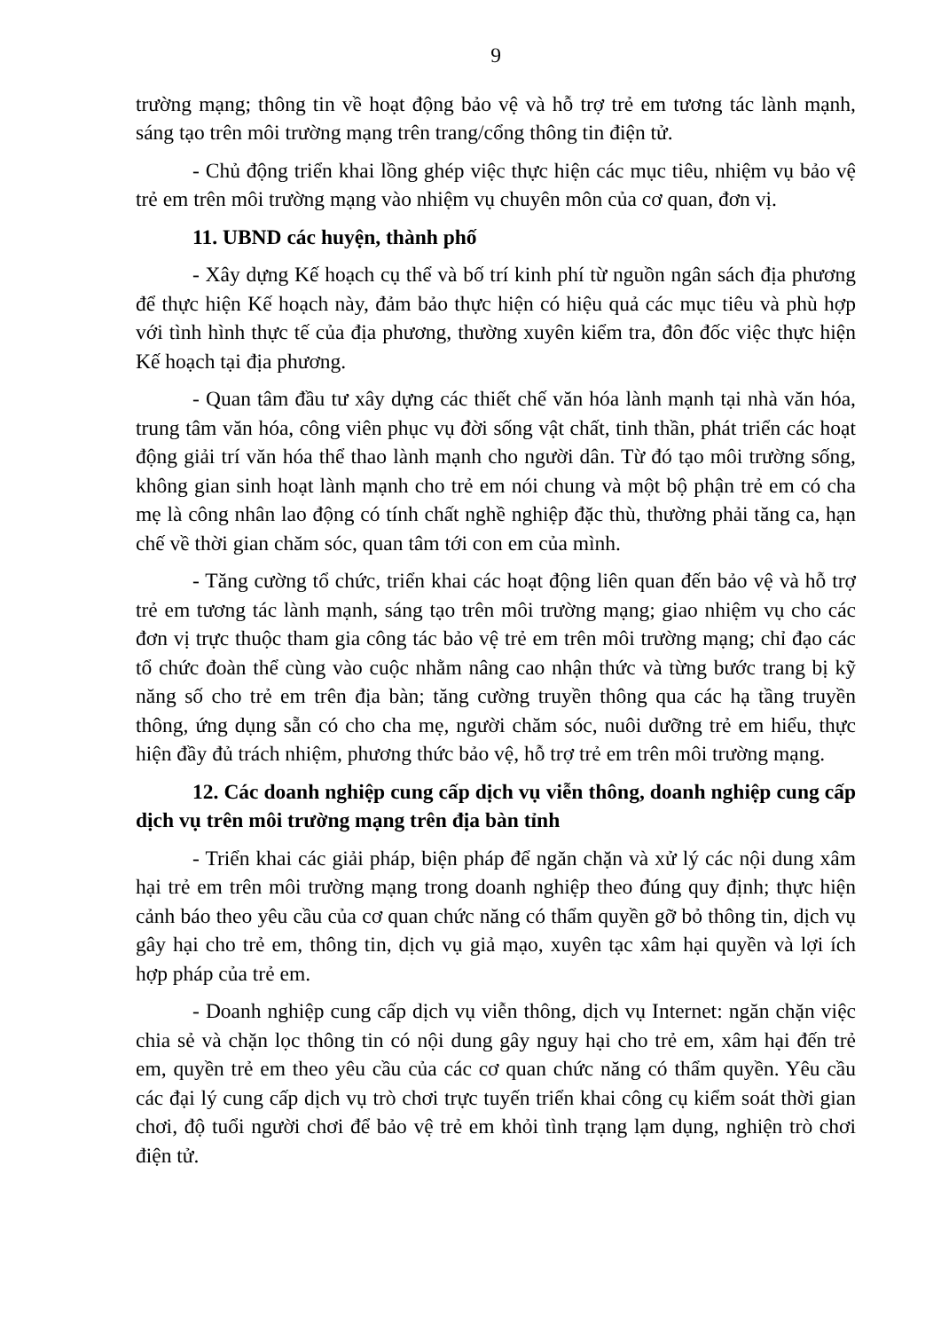9
trường mạng; thông tin về hoạt động bảo vệ và hỗ trợ trẻ em tương tác lành mạnh, sáng tạo trên môi trường mạng trên trang/cổng thông tin điện tử.
- Chủ động triển khai lồng ghép việc thực hiện các mục tiêu, nhiệm vụ bảo vệ trẻ em trên môi trường mạng vào nhiệm vụ chuyên môn của cơ quan, đơn vị.
11. UBND các huyện, thành phố
- Xây dựng Kế hoạch cụ thể và bố trí kinh phí từ nguồn ngân sách địa phương để thực hiện Kế hoạch này, đảm bảo thực hiện có hiệu quả các mục tiêu và phù hợp với tình hình thực tế của địa phương, thường xuyên kiểm tra, đôn đốc việc thực hiện Kế hoạch tại địa phương.
- Quan tâm đầu tư xây dựng các thiết chế văn hóa lành mạnh tại nhà văn hóa, trung tâm văn hóa, công viên phục vụ đời sống vật chất, tinh thần, phát triển các hoạt động giải trí văn hóa thể thao lành mạnh cho người dân. Từ đó tạo môi trường sống, không gian sinh hoạt lành mạnh cho trẻ em nói chung và một bộ phận trẻ em có cha mẹ là công nhân lao động có tính chất nghề nghiệp đặc thù, thường phải tăng ca, hạn chế về thời gian chăm sóc, quan tâm tới con em của mình.
- Tăng cường tổ chức, triển khai các hoạt động liên quan đến bảo vệ và hỗ trợ trẻ em tương tác lành mạnh, sáng tạo trên môi trường mạng; giao nhiệm vụ cho các đơn vị trực thuộc tham gia công tác bảo vệ trẻ em trên môi trường mạng; chỉ đạo các tổ chức đoàn thể cùng vào cuộc nhằm nâng cao nhận thức và từng bước trang bị kỹ năng số cho trẻ em trên địa bàn; tăng cường truyền thông qua các hạ tầng truyền thông, ứng dụng sẵn có cho cha mẹ, người chăm sóc, nuôi dưỡng trẻ em hiểu, thực hiện đầy đủ trách nhiệm, phương thức bảo vệ, hỗ trợ trẻ em trên môi trường mạng.
12. Các doanh nghiệp cung cấp dịch vụ viễn thông, doanh nghiệp cung cấp dịch vụ trên môi trường mạng trên địa bàn tỉnh
- Triển khai các giải pháp, biện pháp để ngăn chặn và xử lý các nội dung xâm hại trẻ em trên môi trường mạng trong doanh nghiệp theo đúng quy định; thực hiện cảnh báo theo yêu cầu của cơ quan chức năng có thẩm quyền gỡ bỏ thông tin, dịch vụ gây hại cho trẻ em, thông tin, dịch vụ giả mạo, xuyên tạc xâm hại quyền và lợi ích hợp pháp của trẻ em.
- Doanh nghiệp cung cấp dịch vụ viễn thông, dịch vụ Internet: ngăn chặn việc chia sẻ và chặn lọc thông tin có nội dung gây nguy hại cho trẻ em, xâm hại đến trẻ em, quyền trẻ em theo yêu cầu của các cơ quan chức năng có thẩm quyền. Yêu cầu các đại lý cung cấp dịch vụ trò chơi trực tuyến triển khai công cụ kiểm soát thời gian chơi, độ tuổi người chơi để bảo vệ trẻ em khỏi tình trạng lạm dụng, nghiện trò chơi điện tử.